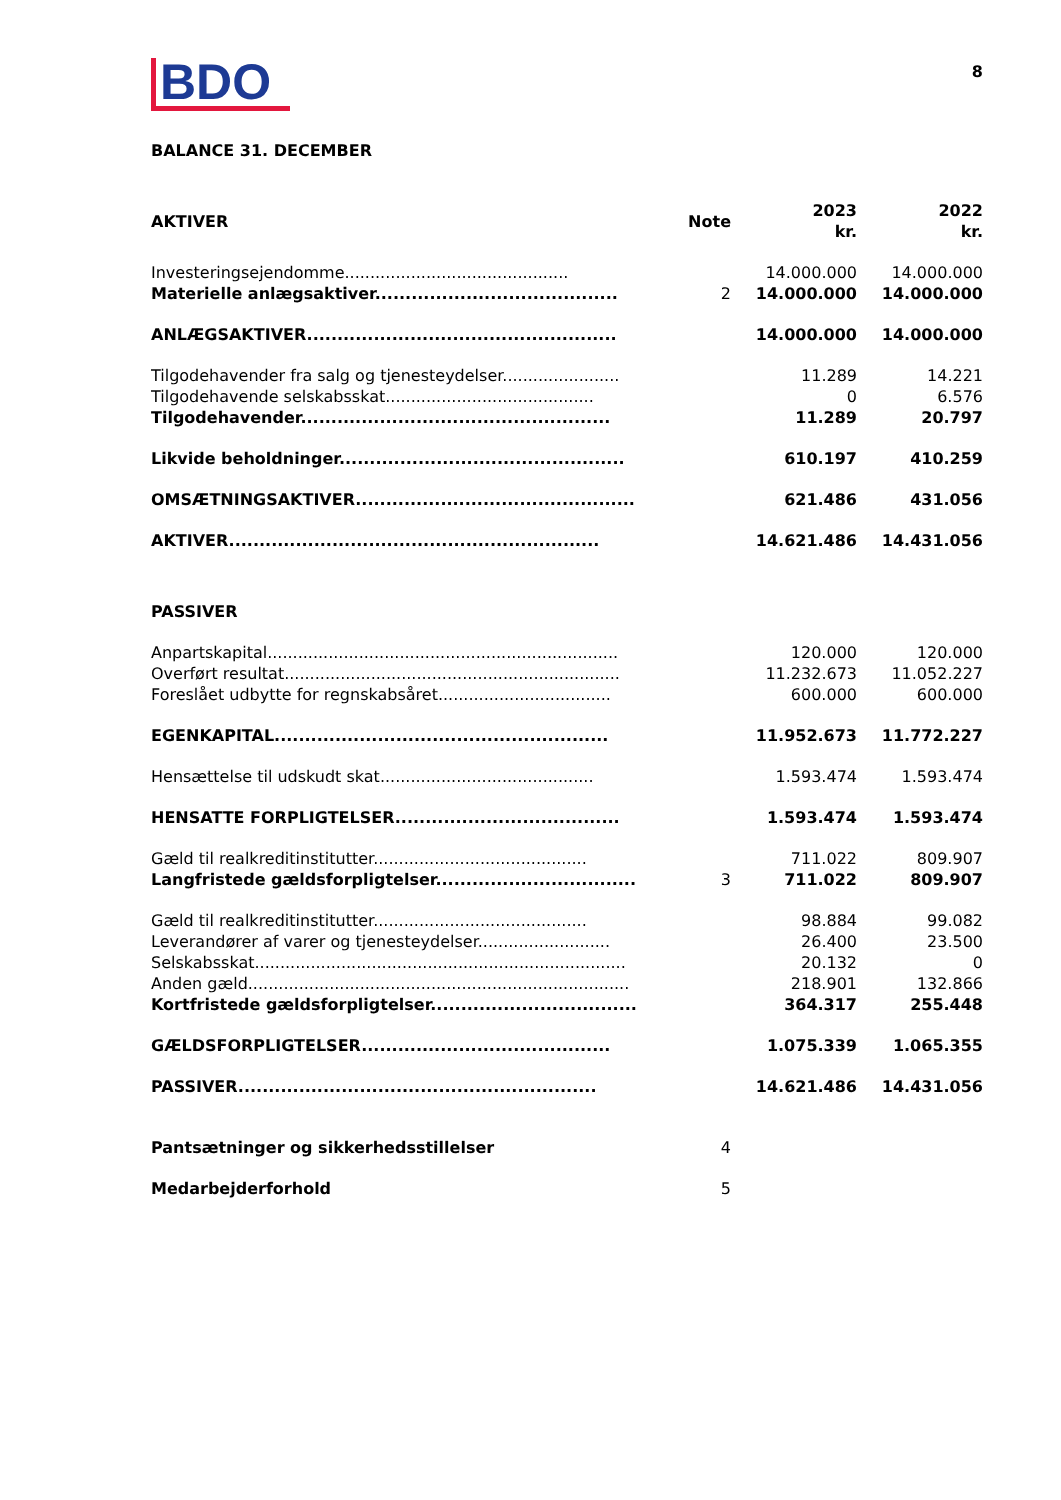BDO
8
BALANCE 31. DECEMBER
| AKTIVER | Note | 2023 kr. | 2022 kr. |
| --- | --- | --- | --- |
| Investeringsejendomme............................................ | | 14.000.000 | 14.000.000 |
| Materielle anlægsaktiver........................................ | 2 | 14.000.000 | 14.000.000 |
| ANLÆGSAKTIVER................................................... | | 14.000.000 | 14.000.000 |
| Tilgodehavender fra salg og tjenesteydelser....................... | | 11.289 | 14.221 |
| Tilgodehavende selskabsskat......................................... | | 0 | 6.576 |
| Tilgodehavender................................................... | | 11.289 | 20.797 |
| Likvide beholdninger............................................... | | 610.197 | 410.259 |
| OMSÆTNINGSAKTIVER.............................................. | | 621.486 | 431.056 |
| AKTIVER............................................................. | | 14.621.486 | 14.431.056 |
| PASSIVER | | | |
| Anpartskapital..................................................................... | | 120.000 | 120.000 |
| Overført resultat.................................................................. | | 11.232.673 | 11.052.227 |
| Foreslået udbytte for regnskabsåret.................................. | | 600.000 | 600.000 |
| EGENKAPITAL....................................................... | | 11.952.673 | 11.772.227 |
| Hensættelse til udskudt skat.......................................... | | 1.593.474 | 1.593.474 |
| HENSATTE FORPLIGTELSER..................................... | | 1.593.474 | 1.593.474 |
| Gæld til realkreditinstitutter.......................................... | | 711.022 | 809.907 |
| Langfristede gældsforpligtelser................................. | 3 | 711.022 | 809.907 |
| Gæld til realkreditinstitutter.......................................... | | 98.884 | 99.082 |
| Leverandører af varer og tjenesteydelser.......................... | | 26.400 | 23.500 |
| Selskabsskat......................................................................... | | 20.132 | 0 |
| Anden gæld........................................................................... | | 218.901 | 132.866 |
| Kortfristede gældsforpligtelser.................................. | | 364.317 | 255.448 |
| GÆLDSFORPLIGTELSER......................................... | | 1.075.339 | 1.065.355 |
| PASSIVER........................................................... | | 14.621.486 | 14.431.056 |
| Pantsætninger og sikkerhedsstillelser | 4 | | |
| Medarbejderforhold | 5 | | |